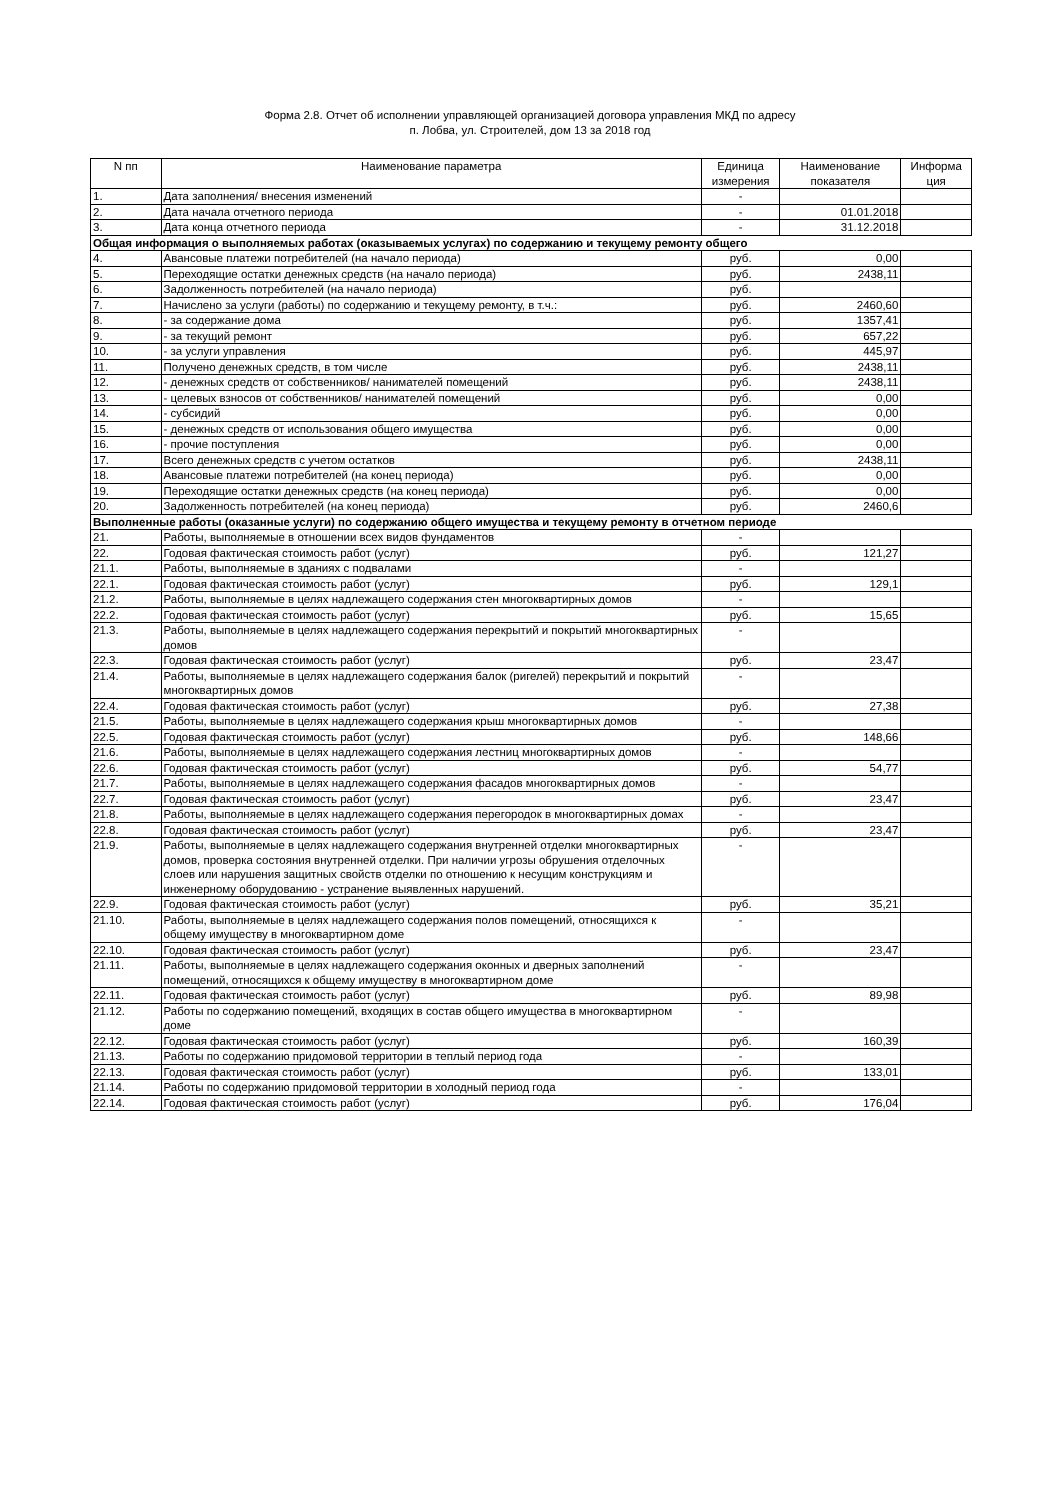Форма 2.8. Отчет об исполнении управляющей организацией договора управления МКД по адресу
п. Лобва, ул. Строителей, дом 13 за 2018 год
| N пп | Наименование параметра | Единица измерения | Наименование показателя | Информа ция |
| --- | --- | --- | --- | --- |
| 1. | Дата заполнения/ внесения изменений | - | | |
| 2. | Дата начала отчетного периода | - | 01.01.2018 | |
| 3. | Дата конца отчетного периода | - | 31.12.2018 | |
| Общая информация о выполняемых работах (оказываемых услугах) по содержанию и текущему ремонту общего | | | | |
| 4. | Авансовые платежи потребителей (на начало периода) | руб. | 0,00 | |
| 5. | Переходящие остатки денежных средств (на начало периода) | руб. | 2438,11 | |
| 6. | Задолженность потребителей (на начало периода) | руб. | | |
| 7. | Начислено за услуги (работы) по содержанию и текущему ремонту, в т.ч.: | руб. | 2460,60 | |
| 8. | - за содержание дома | руб. | 1357,41 | |
| 9. | - за текущий ремонт | руб. | 657,22 | |
| 10. | - за услуги управления | руб. | 445,97 | |
| 11. | Получено денежных средств, в том числе | руб. | 2438,11 | |
| 12. | - денежных средств от собственников/ нанимателей помещений | руб. | 2438,11 | |
| 13. | - целевых взносов от собственников/ нанимателей помещений | руб. | 0,00 | |
| 14. | - субсидий | руб. | 0,00 | |
| 15. | - денежных средств от использования общего имущества | руб. | 0,00 | |
| 16. | - прочие поступления | руб. | 0,00 | |
| 17. | Всего денежных средств с учетом остатков | руб. | 2438,11 | |
| 18. | Авансовые платежи потребителей (на конец периода) | руб. | 0,00 | |
| 19. | Переходящие остатки денежных средств (на конец периода) | руб. | 0,00 | |
| 20. | Задолженность потребителей (на конец периода) | руб. | 2460,6 | |
| Выполненные работы (оказанные услуги) по содержанию общего имущества и текущему ремонту в отчетном периоде | | | | |
| 21. | Работы, выполняемые в отношении всех видов фундаментов | - | | |
| 22. | Годовая фактическая стоимость работ (услуг) | руб. | 121,27 | |
| 21.1. | Работы, выполняемые в зданиях с подвалами | - | | |
| 22.1. | Годовая фактическая стоимость работ (услуг) | руб. | 129,1 | |
| 21.2. | Работы, выполняемые в целях надлежащего содержания стен многоквартирных домов | - | | |
| 22.2. | Годовая фактическая стоимость работ (услуг) | руб. | 15,65 | |
| 21.3. | Работы, выполняемые в целях надлежащего содержания перекрытий и покрытий многоквартирных домов | - | | |
| 22.3. | Годовая фактическая стоимость работ (услуг) | руб. | 23,47 | |
| 21.4. | Работы, выполняемые в целях надлежащего содержания балок (ригелей) перекрытий и покрытий многоквартирных домов | - | | |
| 22.4. | Годовая фактическая стоимость работ (услуг) | руб. | 27,38 | |
| 21.5. | Работы, выполняемые в целях надлежащего содержания крыш многоквартирных домов | - | | |
| 22.5. | Годовая фактическая стоимость работ (услуг) | руб. | 148,66 | |
| 21.6. | Работы, выполняемые в целях надлежащего содержания лестниц многоквартирных домов | - | | |
| 22.6. | Годовая фактическая стоимость работ (услуг) | руб. | 54,77 | |
| 21.7. | Работы, выполняемые в целях надлежащего содержания фасадов многоквартирных домов | - | | |
| 22.7. | Годовая фактическая стоимость работ (услуг) | руб. | 23,47 | |
| 21.8. | Работы, выполняемые в целях надлежащего содержания перегородок в многоквартирных домах | - | | |
| 22.8. | Годовая фактическая стоимость работ (услуг) | руб. | 23,47 | |
| 21.9. | Работы, выполняемые в целях надлежащего содержания внутренней отделки многоквартирных домов, проверка состояния внутренней отделки. При наличии угрозы обрушения отделочных слоев или нарушения защитных свойств отделки по отношению к несущим конструкциям и инженерному оборудованию - устранение выявленных нарушений. | - | | |
| 22.9. | Годовая фактическая стоимость работ (услуг) | руб. | 35,21 | |
| 21.10. | Работы, выполняемые в целях надлежащего содержания полов помещений, относящихся к общему имуществу в многоквартирном доме | - | | |
| 22.10. | Годовая фактическая стоимость работ (услуг) | руб. | 23,47 | |
| 21.11. | Работы, выполняемые в целях надлежащего содержания оконных и дверных заполнений помещений, относящихся к общему имуществу в многоквартирном доме | - | | |
| 22.11. | Годовая фактическая стоимость работ (услуг) | руб. | 89,98 | |
| 21.12. | Работы по содержанию помещений, входящих в состав общего имущества в многоквартирном доме | - | | |
| 22.12. | Годовая фактическая стоимость работ (услуг) | руб. | 160,39 | |
| 21.13. | Работы по содержанию придомовой территории в теплый период года | - | | |
| 22.13. | Годовая фактическая стоимость работ (услуг) | руб. | 133,01 | |
| 21.14. | Работы по содержанию придомовой территории в холодный период года | - | | |
| 22.14. | Годовая фактическая стоимость работ (услуг) | руб. | 176,04 | |